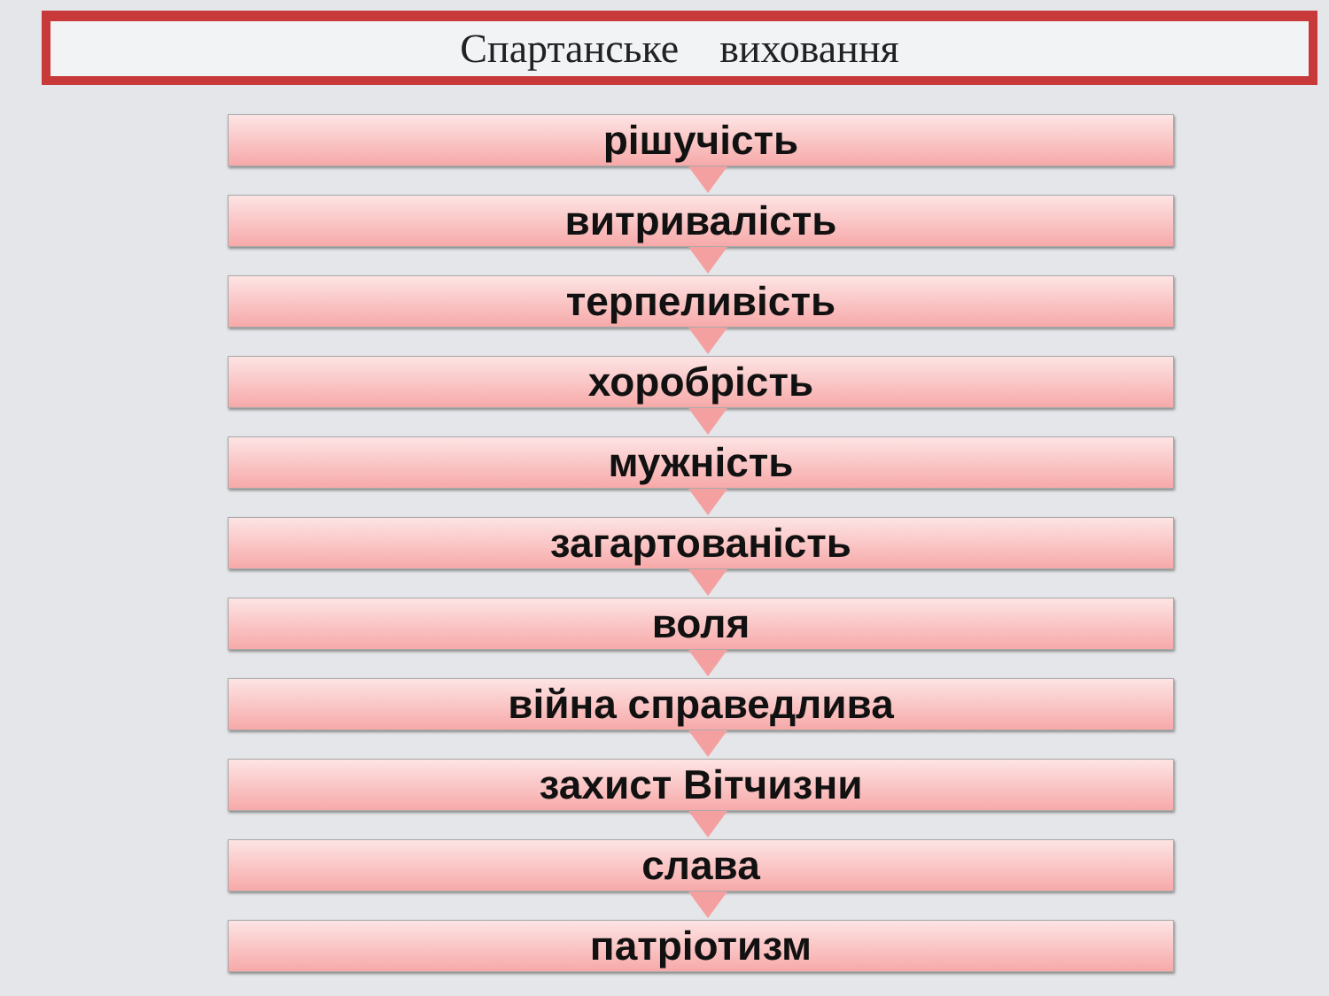Спартанське виховання
рішучість
витривалість
терпеливість
хоробрість
мужність
загартованість
воля
війна справедлива
захист Вітчизни
слава
патріотизм